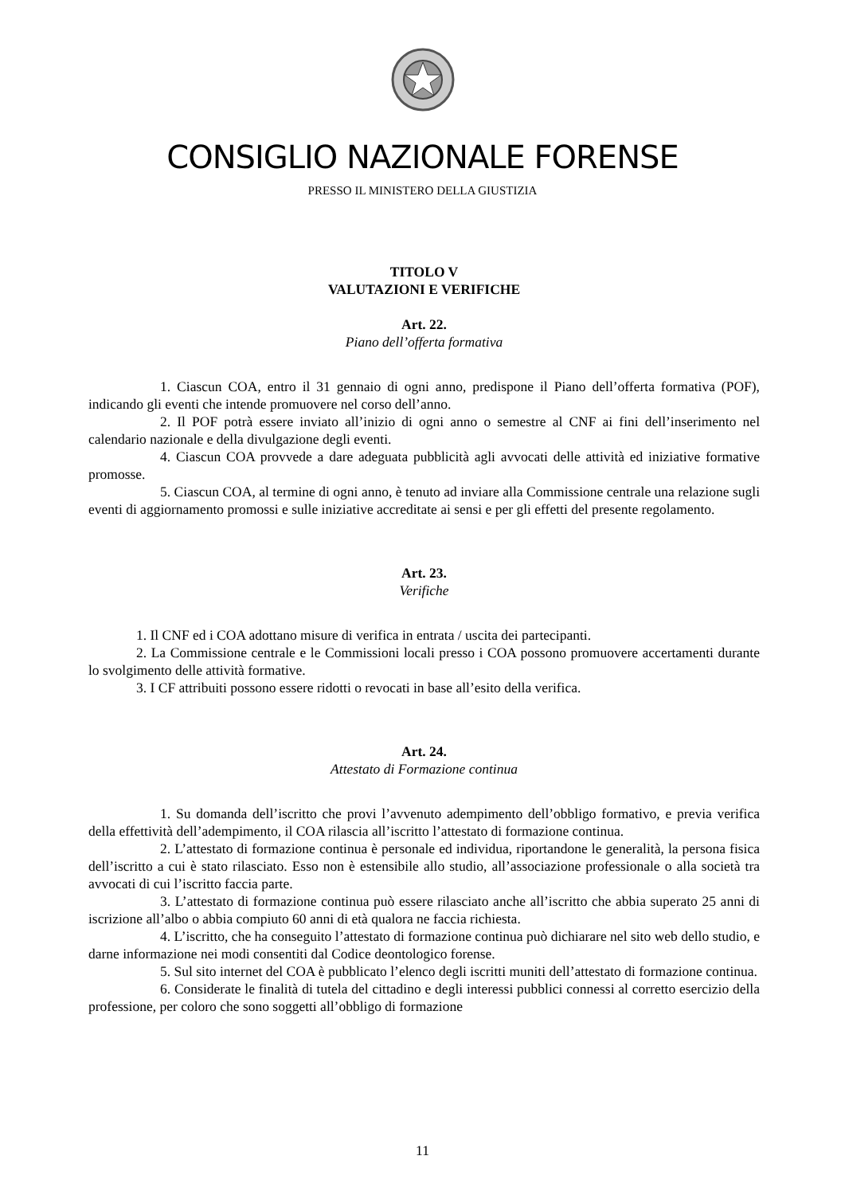CONSIGLIO NAZIONALE FORENSE
PRESSO IL MINISTERO DELLA GIUSTIZIA
TITOLO V
VALUTAZIONI E VERIFICHE
Art. 22.
Piano dell’offerta formativa
1. Ciascun COA, entro il 31 gennaio di ogni anno, predispone il Piano dell’offerta formativa (POF), indicando gli eventi che intende promuovere nel corso dell’anno.
2. Il POF potrà essere inviato all’inizio di ogni anno o semestre al CNF ai fini dell’inserimento nel calendario nazionale e della divulgazione degli eventi.
4. Ciascun COA provvede a dare adeguata pubblicità agli avvocati delle attività ed iniziative formative promosse.
5. Ciascun COA, al termine di ogni anno, è tenuto ad inviare alla Commissione centrale una relazione sugli eventi di aggiornamento promossi e sulle iniziative accreditate ai sensi e per gli effetti del presente regolamento.
Art. 23.
Verifiche
1. Il CNF ed i COA adottano misure di verifica in entrata / uscita dei partecipanti.
2. La Commissione centrale e le Commissioni locali presso i COA possono promuovere accertamenti durante lo svolgimento delle attività formative.
3. I CF attribuiti possono essere ridotti o revocati in base all’esito della verifica.
Art. 24.
Attestato di Formazione continua
1. Su domanda dell’iscritto che provi l’avvenuto adempimento dell’obbligo formativo, e previa verifica della effettività dell’adempimento, il COA rilascia all’iscritto l’attestato di formazione continua.
2. L’attestato di formazione continua è personale ed individua, riportandone le generalità, la persona fisica dell’iscritto a cui è stato rilasciato. Esso non è estensibile allo studio, all’associazione professionale o alla società tra avvocati di cui l’iscritto faccia parte.
3. L’attestato di formazione continua può essere rilasciato anche all’iscritto che abbia superato 25 anni di iscrizione all’albo o abbia compiuto 60 anni di età qualora ne faccia richiesta.
4. L’iscritto, che ha conseguito l’attestato di formazione continua può dichiarare nel sito web dello studio, e darne informazione nei modi consentiti dal Codice deontologico forense.
5. Sul sito internet del COA è pubblicato l’elenco degli iscritti muniti dell’attestato di formazione continua.
6. Considerate le finalità di tutela del cittadino e degli interessi pubblici connessi al corretto esercizio della professione, per coloro che sono soggetti all’obbligo di formazione
11